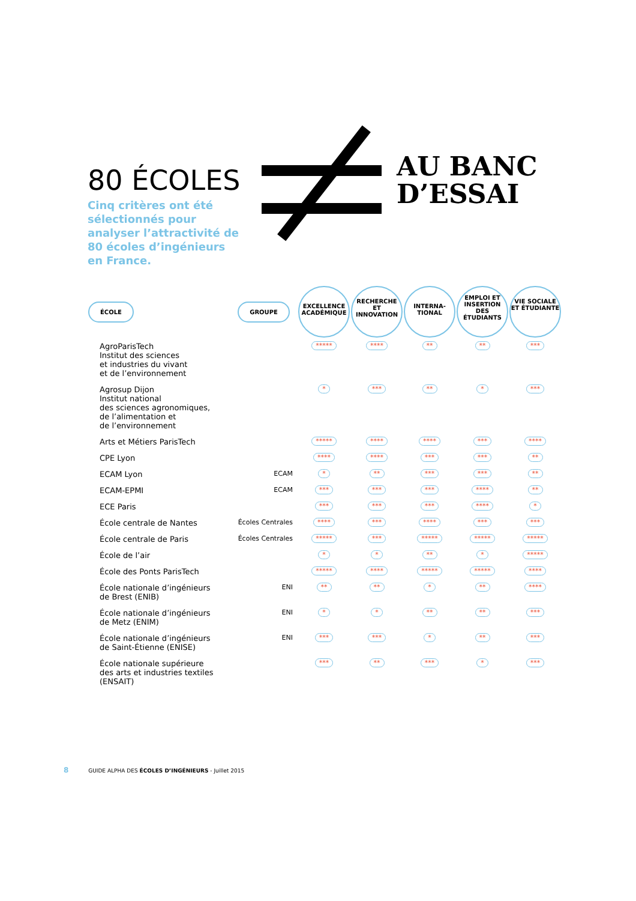80 ÉCOLES
AU BANC
D’ESSAI
Cinq critères ont été sélectionnés pour analyser l’attractivité de 80 écoles d’ingénieurs en France.
| ÉCOLE | GROUPE | EXCELLENCE ACADÉMIQUE | RECHERCHE ET INNOVATION | INTERNA-TIONAL | EMPLOI ET INSERTION DES ÉTUDIANTS | VIE SOCIALE ET ÉTUDIANTE |
| --- | --- | --- | --- | --- | --- | --- |
| AgroParisTech Institut des sciences et industries du vivant et de l’environnement | | ***** | **** | ** | ** | *** |
| Agrosup Dijon Institut national des sciences agronomiques, de l’alimentation et de l’environnement | | * | *** | ** | * | *** |
| Arts et Métiers ParisTech | | ***** | **** | **** | *** | **** |
| CPE Lyon | | **** | **** | *** | *** | ** |
| ECAM Lyon | ECAM | * | ** | *** | *** | ** |
| ECAM-EPMI | ECAM | *** | *** | *** | **** | ** |
| ECE Paris | | *** | *** | *** | **** | * |
| École centrale de Nantes | Écoles Centrales | **** | *** | **** | *** | *** |
| École centrale de Paris | Écoles Centrales | ***** | *** | ***** | ***** | ***** |
| École de l’air | | * | * | ** | * | ***** |
| École des Ponts ParisTech | | ***** | **** | ***** | ***** | **** |
| École nationale d’ingénieurs de Brest (ENIB) | ENI | ** | ** | * | ** | **** |
| École nationale d’ingénieurs de Metz (ENIM) | ENI | * | * | ** | ** | *** |
| École nationale d’ingénieurs de Saint-Étienne (ENISE) | ENI | *** | *** | * | ** | *** |
| École nationale supérieure des arts et industries textiles (ENSAIT) | | *** | ** | *** | * | *** |
8 GUIDE ALPHA DES ÉCOLES D’INGÉNIEURS - Juillet 2015